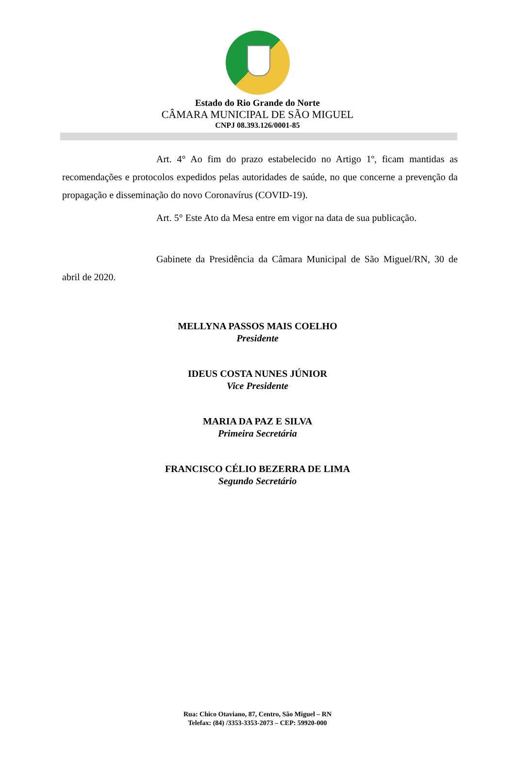Estado do Rio Grande do Norte
CÂMARA MUNICIPAL DE SÃO MIGUEL
CNPJ 08.393.126/0001-85
Art. 4° Ao fim do prazo estabelecido no Artigo 1º, ficam mantidas as recomendações e protocolos expedidos pelas autoridades de saúde, no que concerne a prevenção da propagação e disseminação do novo Coronavírus (COVID-19).
Art. 5° Este Ato da Mesa entre em vigor na data de sua publicação.
Gabinete da Presidência da Câmara Municipal de São Miguel/RN, 30 de abril de 2020.
MELLYNA PASSOS MAIS COELHO
Presidente
IDEUS COSTA NUNES JÚNIOR
Vice Presidente
MARIA DA PAZ E SILVA
Primeira Secretária
FRANCISCO CÉLIO BEZERRA DE LIMA
Segundo Secretário
Rua: Chico Otaviano, 87, Centro, São Miguel – RN
Telefax: (84) /3353-3353-2073 – CEP: 59920-000